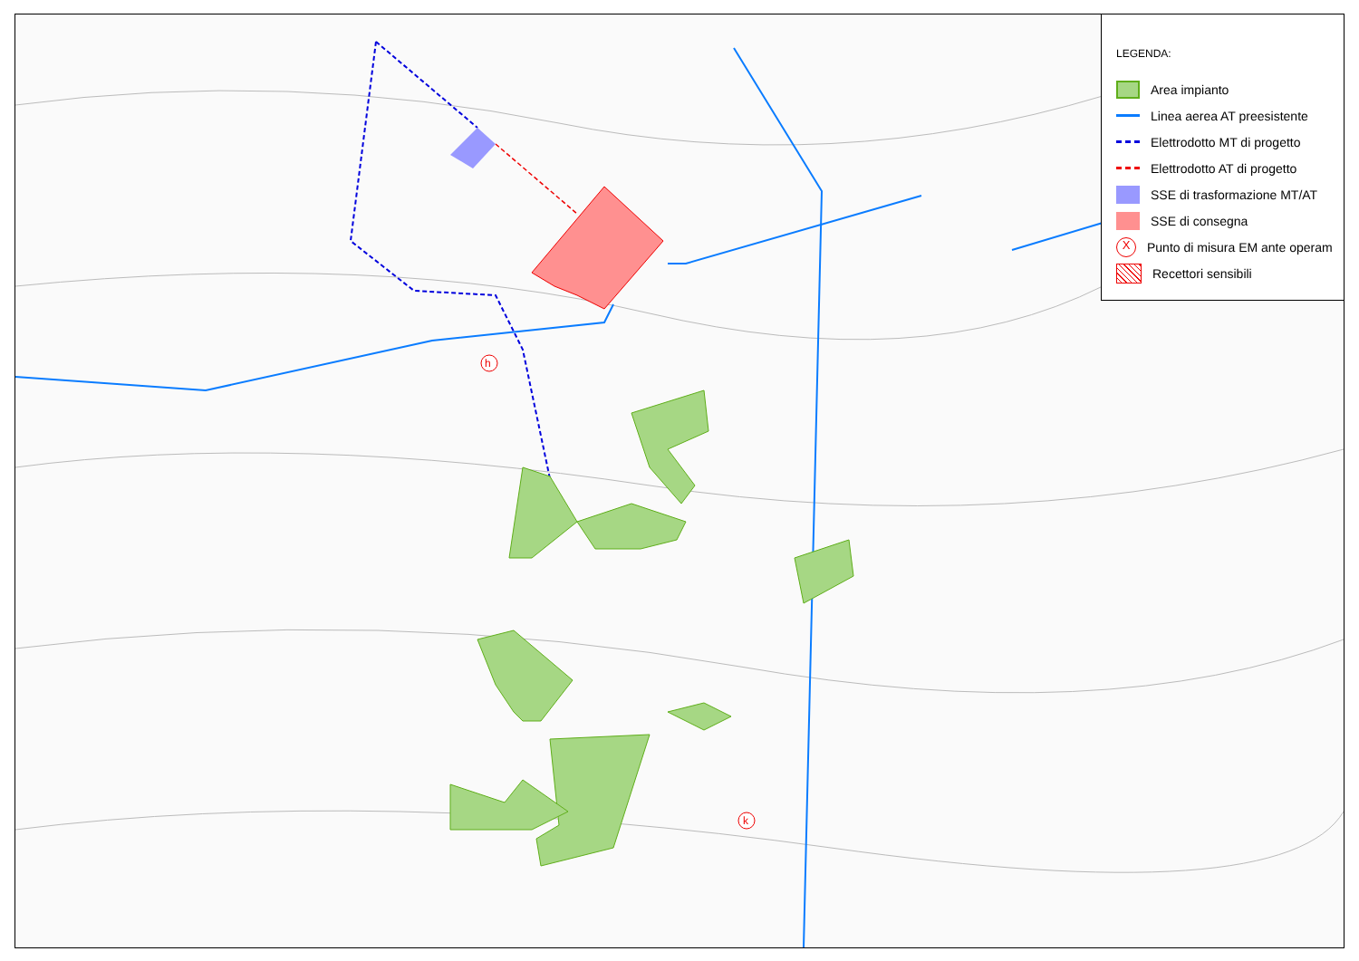h
k
LEGENDA:
Area impianto
Linea aerea AT preesistente
Elettrodotto MT di progetto
Elettrodotto AT di progetto
SSE di trasformazione MT/AT
SSE di consegna
X
Punto di misura EM ante operam
Recettori sensibili